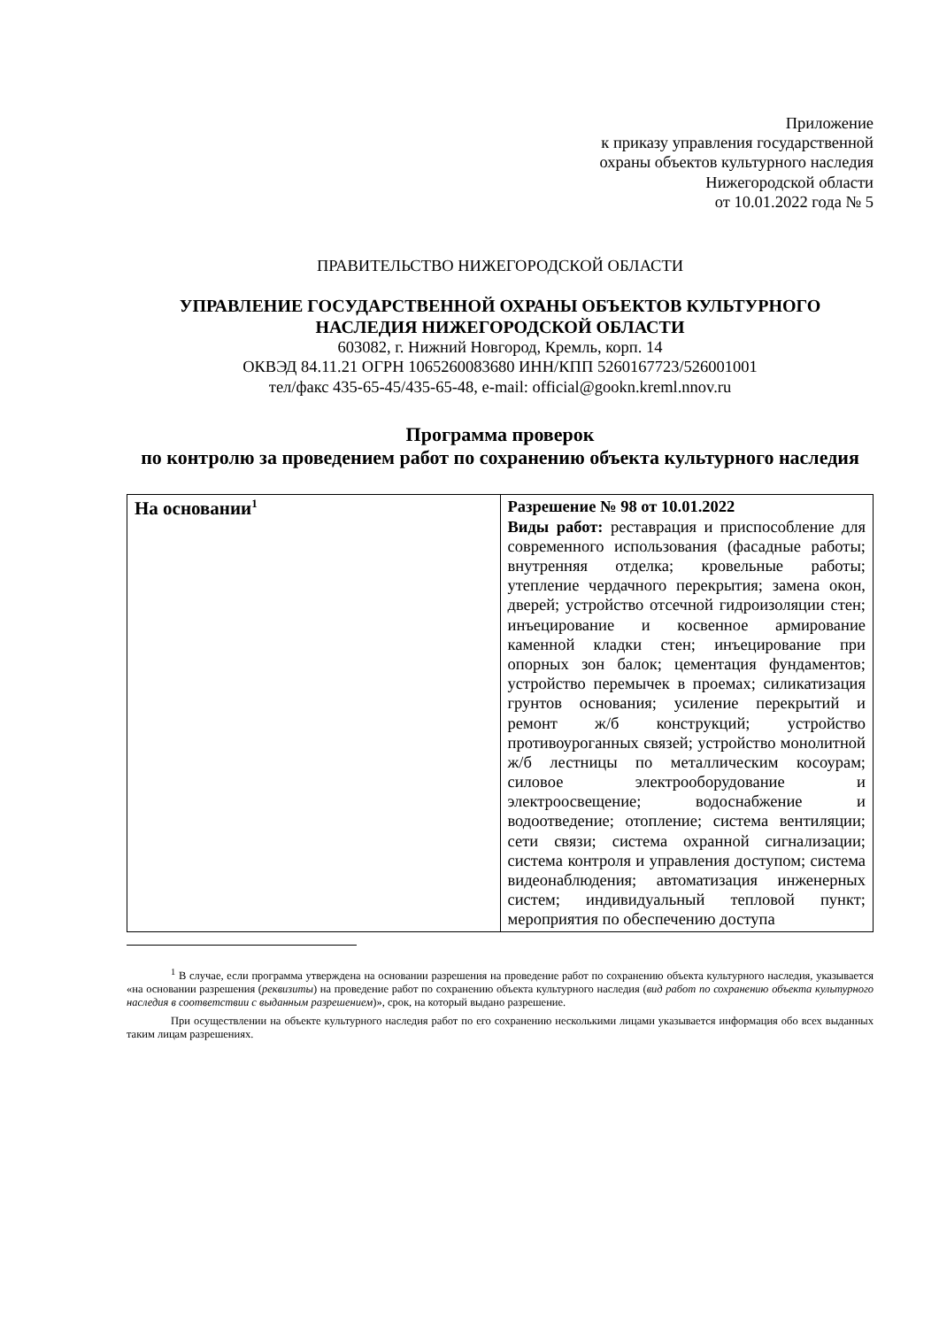Приложение
к приказу управления государственной
охраны объектов культурного наследия
Нижегородской области
от 10.01.2022 года № 5
ПРАВИТЕЛЬСТВО НИЖЕГОРОДСКОЙ ОБЛАСТИ
УПРАВЛЕНИЕ ГОСУДАРСТВЕННОЙ ОХРАНЫ ОБЪЕКТОВ КУЛЬТУРНОГО НАСЛЕДИЯ НИЖЕГОРОДСКОЙ ОБЛАСТИ
603082, г. Нижний Новгород, Кремль, корп. 14
ОКВЭД 84.11.21 ОГРН 1065260083680 ИНН/КПП 5260167723/526001001
тел/факс 435-65-45/435-65-48, e-mail: official@gookn.kreml.nnov.ru
Программа проверок
по контролю за проведением работ по сохранению объекта культурного наследия
| На основании<sup>1</sup> | Разрешение № 98 от 10.01.2022 Виды работ: реставрация и приспособление для современного использования (фасадные работы; внутренняя отделка; кровельные работы; утепление чердачного перекрытия; замена окон, дверей; устройство отсечной гидроизоляции стен; инъецирование и косвенное армирование каменной кладки стен; инъецирование при опорных зон балок; цементация фундаментов; устройство перемычек в проемах; силикатизация грунтов основания; усиление перекрытий и ремонт ж/б конструкций; устройство противоуроганных связей; устройство монолитной ж/б лестницы по металлическим косоурам; силовое электрооборудование и электроосвещение; водоснабжение и водоотведение; отопление; система вентиляции; сети связи; система охранной сигнализации; система контроля и управления доступом; система видеонаблюдения; автоматизация инженерных систем; индивидуальный тепловой пункт; мероприятия по обеспечению доступа |
<sup>1</sup> В случае, если программа утверждена на основании разрешения на проведение работ по сохранению объекта культурного наследия, указывается «на основании разрешения (реквизиты) на проведение работ по сохранению объекта культурного наследия (вид работ по сохранению объекта культурного наследия в соответствии с выданным разрешением)», срок, на который выдано разрешение.
При осуществлении на объекте культурного наследия работ по его сохранению несколькими лицами указывается информация обо всех выданных таким лицам разрешениях.